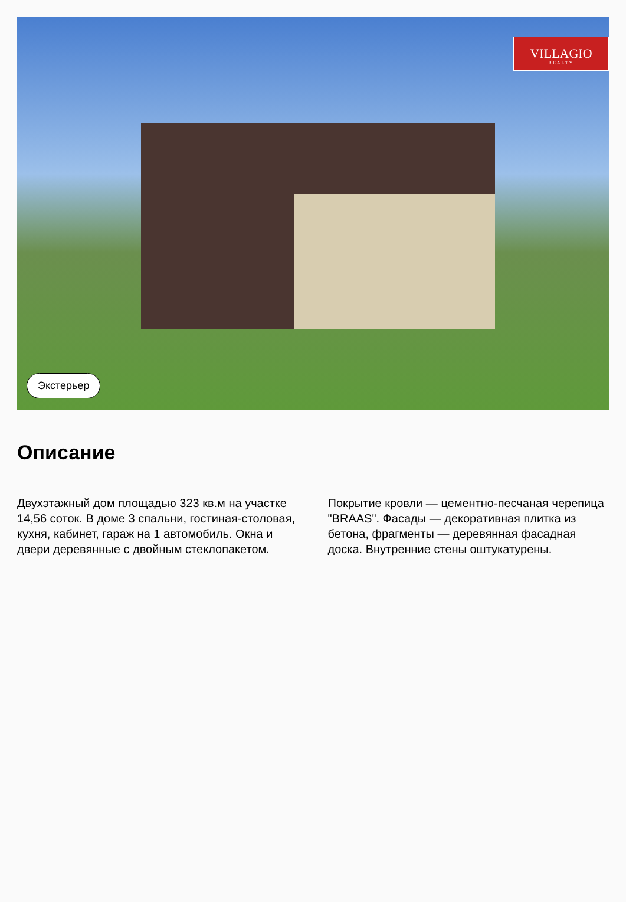VILLAGIO
REALTY
Экстерьер
Описание
Двухэтажный дом площадью 323 кв.м на участке 14,56 соток. В доме 3 спальни, гостиная-столовая, кухня, кабинет, гараж на 1 автомобиль. Окна и двери деревянные с двойным стеклопакетом. Покрытие кровли — цементно-песчаная черепица "BRAAS". Фасады — декоративная плитка из бетона, фрагменты — деревянная фасадная доска. Внутренние стены оштукатурены.